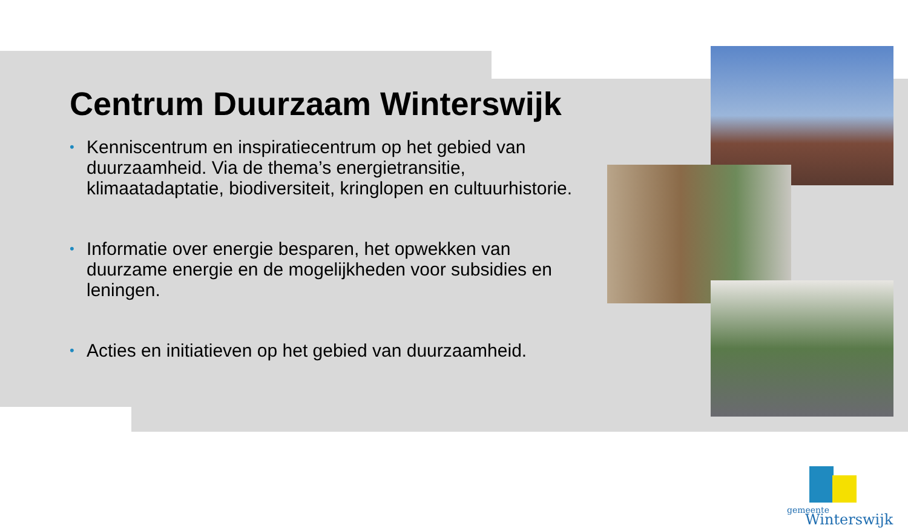Centrum Duurzaam Winterswijk
• Kenniscentrum en inspiratiecentrum op het gebied van duurzaamheid. Via de thema’s energietransitie, klimaatadaptatie, biodiversiteit, kringlopen en cultuurhistorie.
• Informatie over energie besparen, het opwekken van duurzame energie en de mogelijkheden voor subsidies en leningen.
• Acties en initiatieven op het gebied van duurzaamheid.
gemeente
Winterswijk